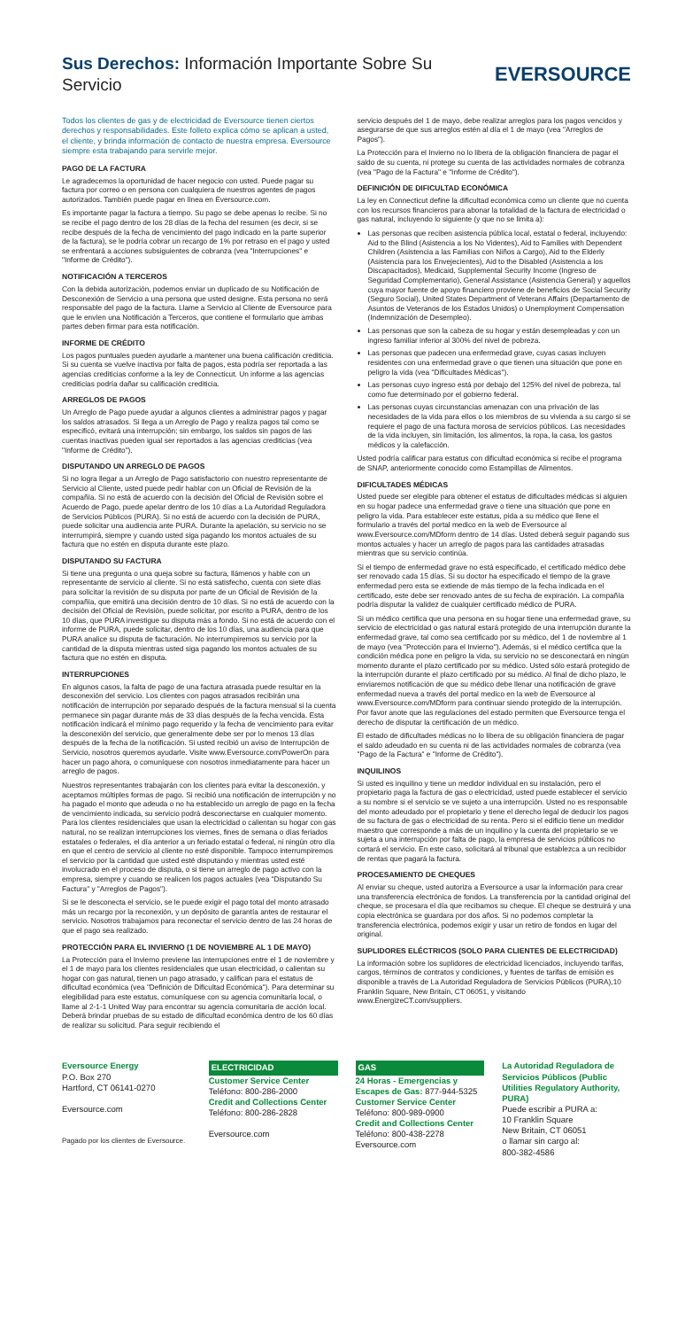Sus Derechos: Información Importante Sobre Su Servicio EVERSOURCE
Todos los clientes de gas y de electricidad de Eversource tienen ciertos derechos y responsabilidades. Este folleto explica cómo se aplican a usted, el cliente, y brinda información de contacto de nuestra empresa. Eversource siempre esta trabajando para servirle mejor.
PAGO DE LA FACTURA
Le agradecemos la oportunidad de hacer negocio con usted. Puede pagar su factura por correo o en persona con cualquiera de nuestros agentes de pagos autorizados. También puede pagar en línea en Eversource.com.
Es importante pagar la factura a tiempo. Su pago se debe apenas lo recibe. Si no se recibe el pago dentro de los 28 días de la fecha del resumen (es decir, si se recibe después de la fecha de vencimiento del pago indicado en la parte superior de la factura), se le podría cobrar un recargo de 1% por retraso en el pago y usted se enfrentará a acciones subsiguientes de cobranza (vea "Interrupciones" e "Informe de Crédito").
NOTIFICACIÓN A TERCEROS
Con la debida autorización, podemos enviar un duplicado de su Notificación de Desconexión de Servicio a una persona que usted designe. Esta persona no será responsable del pago de la factura. Llame a Servicio al Cliente de Eversource para que le envíen una Notificación a Terceros, que contiene el formulario que ambas partes deben firmar para esta notificación.
INFORME DE CRÉDITO
Los pagos puntuales pueden ayudarle a mantener una buena calificación crediticia. Si su cuenta se vuelve inactiva por falta de pagos, esta podría ser reportada a las agencias crediticias conforme a la ley de Connecticut. Un informe a las agencias crediticias podría dañar su calificación crediticia.
ARREGLOS DE PAGOS
Un Arreglo de Pago puede ayudar a algunos clientes a administrar pagos y pagar los saldos atrasados. Si llega a un Arreglo de Pago y realiza pagos tal como se especificó, evitará una interrupción; sin embargo, los saldos sin pagos de las cuentas inactivas pueden igual ser reportados a las agencias crediticias (vea "Informe de Crédito").
DISPUTANDO UN ARREGLO DE PAGOS
Si no logra llegar a un Arreglo de Pago satisfactorio con nuestro representante de Servicio al Cliente, usted puede pedir hablar con un Oficial de Revisión de la compañía. Si no está de acuerdo con la decisión del Oficial de Revisión sobre el Acuerdo de Pago, puede apelar dentro de los 10 días a La Autoridad Reguladora de Servicios Públicos (PURA). Si no está de acuerdo con la decisión de PURA, puede solicitar una audiencia ante PURA. Durante la apelación, su servicio no se interrumpirá, siempre y cuando usted siga pagando los montos actuales de su factura que no estén en disputa durante este plazo.
DISPUTANDO SU FACTURA
Si tiene una pregunta o una queja sobre su factura, llámenos y hable con un representante de servicio al cliente. Si no está satisfecho, cuenta con siete días para solicitar la revisión de su disputa por parte de un Oficial de Revisión de la compañía, que emitirá una decisión dentro de 10 días. Si no está de acuerdo con la decisión del Oficial de Revisión, puede solicitar, por escrito a PURA, dentro de los 10 días, que PURA investigue su disputa más a fondo. Si no está de acuerdo con el informe de PURA, puede solicitar, dentro de los 10 días, una audiencia para que PURA analice su disputa de facturación. No interrumpiremos su servicio por la cantidad de la disputa mientras usted siga pagando los montos actuales de su factura que no estén en disputa.
INTERRUPCIONES
En algunos casos, la falta de pago de una factura atrasada puede resultar en la desconexión del servicio. Los clientes con pagos atrasados recibirán una notificación de interrupción por separado después de la factura mensual si la cuenta permanece sin pagar durante más de 33 días después de la fecha vencida. Esta notificación indicará el mínimo pago requerido y la fecha de vencimiento para evitar la desconexión del servicio, que generalmente debe ser por lo menos 13 días después de la fecha de la notificación. Si usted recibió un aviso de Interrupción de Servicio, nosotros queremos ayudarle. Visite www.Eversource.com/PowerOn para hacer un pago ahora, o comuníquese con nosotros inmediatamente para hacer un arreglo de pagos.
Nuestros representantes trabajarán con los clientes para evitar la desconexión, y aceptamos múltiples formas de pago. Si recibió una notificación de interrupción y no ha pagado el monto que adeuda o no ha establecido un arreglo de pago en la fecha de vencimiento indicada, su servicio podrá desconectarse en cualquier momento. Para los clientes residenciales que usan la electricidad o calientan su hogar con gas natural, no se realizan interrupciones los viernes, fines de semana o días feriados estatales o federales, el día anterior a un feriado estatal o federal, ni ningún otro día en que el centro de servicio al cliente no esté disponible. Tampoco interrumpiremos el servicio por la cantidad que usted esté disputando y mientras usted esté involucrado en el proceso de disputa, o si tiene un arreglo de pago activo con la empresa, siempre y cuando se realicen los pagos actuales (vea "Disputando Su Factura" y "Arreglos de Pagos").
Si se le desconecta el servicio, se le puede exigir el pago total del monto atrasado más un recargo por la reconexión, y un depósito de garantía antes de restaurar el servicio. Nosotros trabajamos para reconectar el servicio dentro de las 24 horas de que el pago sea realizado.
PROTECCIÓN PARA EL INVIERNO (1 DE NOVIEMBRE AL 1 DE MAYO)
La Protección para el Invierno previene las interrupciones entre el 1 de noviembre y el 1 de mayo para los clientes residenciales que usan electricidad, o calientan su hogar con gas natural, tienen un pago atrasado, y califican para el estatus de dificultad económica (vea "Definición de Dificultad Económica"). Para determinar su elegibilidad para este estatus, comuníquese con su agencia comunitaria local, o llame al 2-1-1 United Way para encontrar su agencia comunitaria de acción local. Deberá brindar pruebas de su estado de dificultad económica dentro de los 60 días de realizar su solicitud. Para seguir recibiendo el
servicio después del 1 de mayo, debe realizar arreglos para los pagos vencidos y asegurarse de que sus arreglos estén al día el 1 de mayo (vea "Arreglos de Pagos").
La Protección para el Invierno no lo libera de la obligación financiera de pagar el saldo de su cuenta, ni protege su cuenta de las actividades normales de cobranza (vea "Pago de la Factura" e "Informe de Crédito").
DEFINICIÓN DE DIFICULTAD ECONÓMICA
La ley en Connecticut define la dificultad económica como un cliente que no cuenta con los recursos financieros para abonar la totalidad de la factura de electricidad o gas natural, incluyendo lo siguiente (y que no se limita a):
Las personas que reciben asistencia pública local, estatal o federal, incluyendo: Aid to the Blind (Asistencia a los No Videntes), Aid to Families with Dependent Children (Asistencia a las Familias con Niños a Cargo), Aid to the Elderly (Asistencia para los Envejecientes), Aid to the Disabled (Asistencia a los Discapacitados), Medicaid, Supplemental Security Income (Ingreso de Seguridad Complementario), General Assistance (Asistencia General) y aquellos cuya mayor fuente de apoyo financiero proviene de beneficios de Social Security (Seguro Social), United States Department of Veterans Affairs (Departamento de Asuntos de Veteranos de los Estados Unidos) o Unemployment Compensation (Indemnización de Desempleo).
Las personas que son la cabeza de su hogar y están desempleadas y con un ingreso familiar inferior al 300% del nivel de pobreza.
Las personas que padecen una enfermedad grave, cuyas casas incluyen residentes con una enfermedad grave o que tienen una situación que pone en peligro la vida (vea "Dificultades Médicas").
Las personas cuyo ingreso está por debajo del 125% del nivel de pobreza, tal como fue determinado por el gobierno federal.
Las personas cuyas circunstancias amenazan con una privación de las necesidades de la vida para ellos o los miembros de su vivienda a su cargo si se requiere el pago de una factura morosa de servicios públicos. Las necesidades de la vida incluyen, sin limitación, los alimentos, la ropa, la casa, los gastos médicos y la calefacción.
Usted podría calificar para estatus con dificultad económica si recibe el programa de SNAP, anteriormente conocido como Estampillas de Alimentos.
DIFICULTADES MÉDICAS
Usted puede ser elegible para obtener el estatus de dificultades médicas si alguien en su hogar padece una enfermedad grave o tiene una situación que pone en peligro la vida. Para establecer este estatus, pida a su médico que llene el formulario a través del portal medico en la web de Eversource al www.Eversource.com/MDform dentro de 14 días. Usted deberá seguir pagando sus montos actuales y hacer un arreglo de pagos para las cantidades atrasadas mientras que su servicio continúa.
Si el tiempo de enfermedad grave no está especificado, el certificado médico debe ser renovado cada 15 días. Si su doctor ha especificado el tiempo de la grave enfermedad pero esta se extiende de más tiempo de la fecha indicada en el certificado, este debe ser renovado antes de su fecha de expiración. La compañía podría disputar la validez de cualquier certificado médico de PURA.
Si un médico certifica que una persona en su hogar tiene una enfermedad grave, su servicio de electricidad o gas natural estará protegido de una interrupción durante la enfermedad grave, tal como sea certificado por su médico, del 1 de noviembre al 1 de mayo (vea "Protección para el Invierno"). Además, si el médico certifica que la condición médica pone en peligro la vida, su servicio no se desconectará en ningún momento durante el plazo certificado por su médico. Usted sólo estará protegido de la interrupción durante el plazo certificado por su médico. Al final de dicho plazo, le enviaremos notificación de que su médico debe llenar una notificación de grave enfermedad nueva a través del portal medico en la web de Eversource al www.Eversource.com/MDform para continuar siendo protegido de la interrupción. Por favor anote que las regulaciones del estado permiten que Eversource tenga el derecho de disputar la certificación de un médico.
El estado de dificultades médicas no lo libera de su obligación financiera de pagar el saldo adeudado en su cuenta ni de las actividades normales de cobranza (vea "Pago de la Factura" e "Informe de Crédito").
INQUILINOS
Si usted es inquilino y tiene un medidor individual en su instalación, pero el propietario paga la factura de gas o electricidad, usted puede establecer el servicio a su nombre si el servicio se ve sujeto a una interrupción. Usted no es responsable del monto adeudado por el propietario y tiene el derecho legal de deducir los pagos de su factura de gas o electricidad de su renta. Pero si el edificio tiene un medidor maestro que corresponde a más de un inquilino y la cuenta del propietario se ve sujeta a una interrupción por falta de pago, la empresa de servicios públicos no cortará el servicio. En este caso, solicitará al tribunal que establezca a un recibidor de rentas que pagará la factura.
PROCESAMIENTO DE CHEQUES
Al enviar su cheque, usted autoriza a Eversource a usar la información para crear una transferencia electrónica de fondos. La transferencia por la cantidad original del cheque, se procesara el día que recibamos su cheque. El cheque se destruirá y una copia electrónica se guardara por dos años. Si no podemos completar la transferencia electrónica, podemos exigir y usar un retiro de fondos en lugar del original.
SUPLIDORES ELÉCTRICOS (SOLO PARA CLIENTES DE ELECTRICIDAD)
La información sobre los suplidores de electricidad licenciados, incluyendo tarifas, cargos, términos de contratos y condiciones, y fuentes de tarifas de emisión es disponible a través de La Autoridad Reguladora de Servicios Públicos (PURA),10 Franklin Square, New Britain, CT 06051, y visitando www.EnergizeCT.com/suppliers.
Eversource Energy
P.O. Box 270
Hartford, CT 06141-0270
Eversource.com
Pagado por los clientes de Eversource.
ELECTRICIDAD
Customer Service Center
Teléfono: 800-286-2000
Credit and Collections Center
Teléfono: 800-286-2828
Eversource.com
GAS
24 Horas - Emergencias y Escapes de Gas: 877-944-5325
Customer Service Center
Teléfono: 800-989-0900
Credit and Collections Center
Teléfono: 800-438-2278
Eversource.com
La Autoridad Reguladora de Servicios Públicos (Public Utilities Regulatory Authority, PURA)
Puede escribir a PURA a:
10 Franklin Square
New Britain, CT 06051
o llamar sin cargo al:
800-382-4586